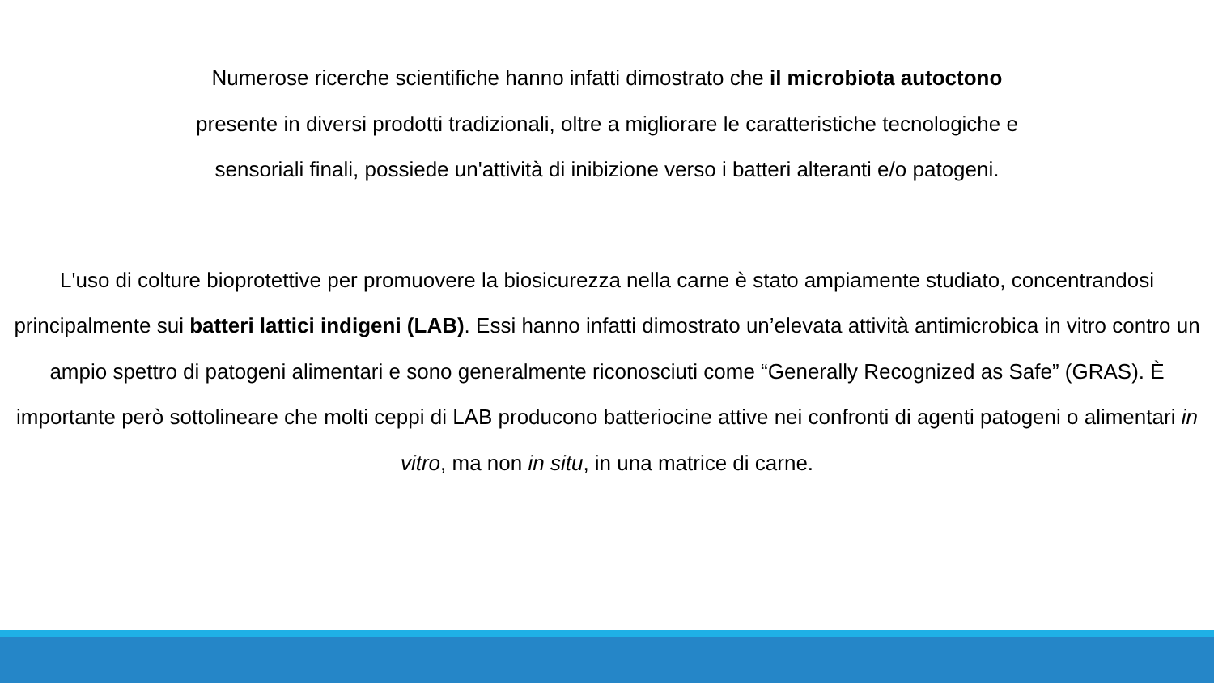Numerose ricerche scientifiche hanno infatti dimostrato che il microbiota autoctono presente in diversi prodotti tradizionali, oltre a migliorare le caratteristiche tecnologiche e sensoriali finali, possiede un'attività di inibizione verso i batteri alteranti e/o patogeni.
L'uso di colture bioprotettive per promuovere la biosicurezza nella carne è stato ampiamente studiato, concentrandosi principalmente sui batteri lattici indigeni (LAB). Essi hanno infatti dimostrato un’elevata attività antimicrobica in vitro contro un ampio spettro di patogeni alimentari e sono generalmente riconosciuti come “Generally Recognized as Safe” (GRAS). È importante però sottolineare che molti ceppi di LAB producono batteriocine attive nei confronti di agenti patogeni o alimentari in vitro, ma non in situ, in una matrice di carne.